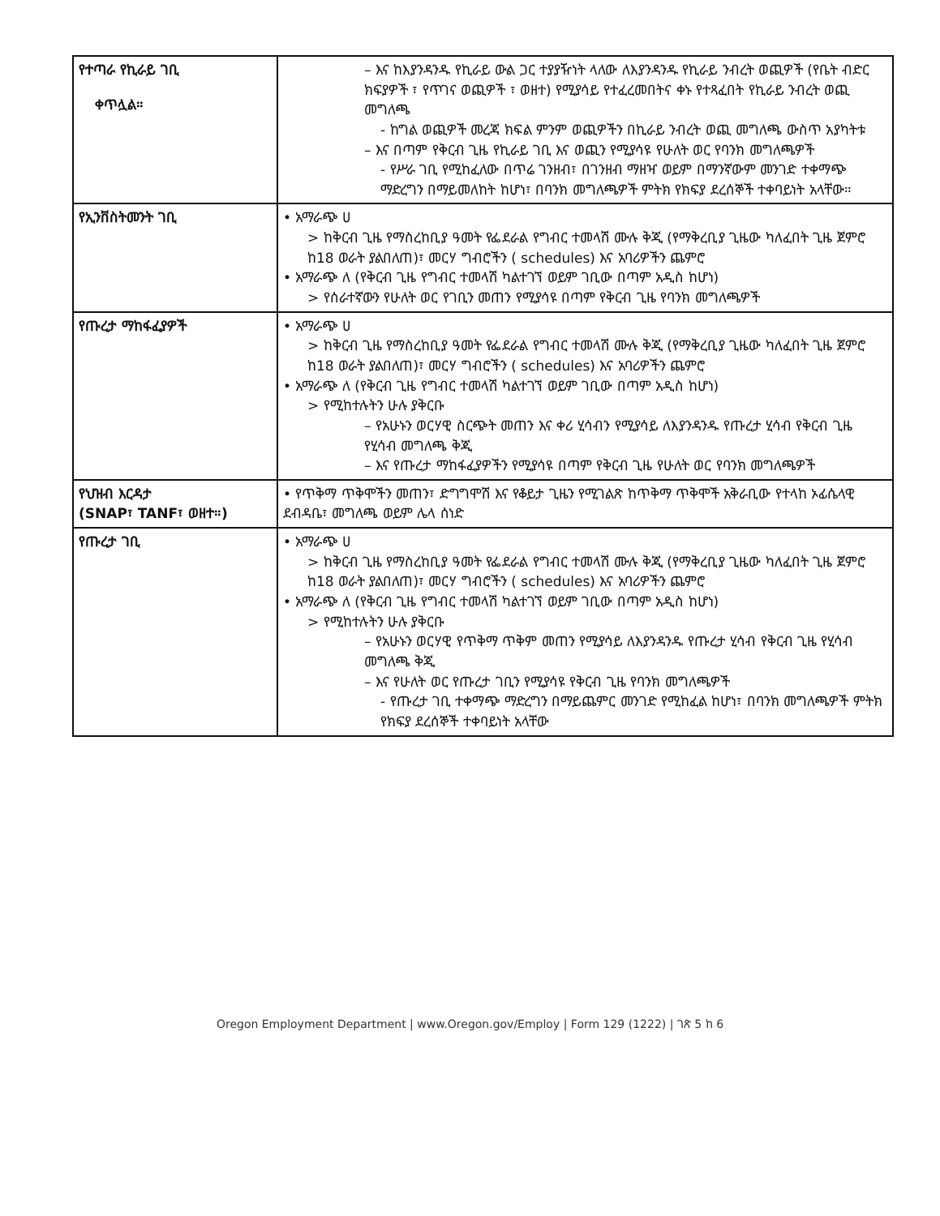| የተጣራ የኪራይ ገቢ ቀጥሏል። | – እና ከእያንዳንዱ የኪራይ ውል ጋር ተያያዥነት ላለው ለእያንዳንዱ የኪራይ ንብረት ወጪዎች (የቤት ብድር ክፍያዎች ፣ የጥገና ወጪዎች ፣ ወዘተ) የሚያሳይ የተፈረመበትና ቀኑ የተጻፈበት የኪራይ ንብረት ወጪ መግለጫ - ከግል ወጪዎች መረጃ ክፍል ምንም ወጪዎችን በኪራይ ንብረት ወጪ መግለጫ ውስጥ አያካትቱ – እና በጣም የቅርብ ጊዜ የኪራይ ገቢ እና ወጪን የሚያሳዩ የሁለት ወር የባንክ መግለጫዎች - የሥራ ገቢ የሚከፈለው በጥሬ ገንዘብ፣ በገንዘብ ማዘዣ ወይም በማንኛውም መንገድ ተቀማጭ ማድረግን በማይመለከት ከሆነ፣ በባንክ መግለጫዎች ምትክ የክፍያ ደረሰኞች ተቀባይነት አላቸው። |
| የኢንቨስትመንት ገቢ | • አማራጭ ሀ > ከቅርብ ጊዜ የማስረከቢያ ዓመት የፌደራል የግብር ተመላሽ ሙሉ ቅጂ (የማቅረቢያ ጊዜው ካለፈበት ጊዜ ጀምሮ ከ18 ወራት ያልበለጠ)፣ መርሃ ግብሮችን ( schedules) እና አባሪዎችን ጨምሮ • አማራጭ ለ (የቅርብ ጊዜ የግብር ተመላሽ ካልተገኘ ወይም ገቢው በጣም አዲስ ከሆነ) > የሰራተኛውን የሁለት ወር የገቢን መጠን የሚያሳዩ በጣም የቅርብ ጊዜ የባንክ መግለጫዎች |
| የጡረታ ማከፋፈያዎች | • አማራጭ ሀ > ከቅርብ ጊዜ የማስረከቢያ ዓመት የፌደራል የግብር ተመላሽ ሙሉ ቅጂ (የማቅረቢያ ጊዜው ካለፈበት ጊዜ ጀምሮ ከ18 ወራት ያልበለጠ)፣ መርሃ ግብሮችን ( schedules) እና አባሪዎችን ጨምሮ • አማራጭ ለ (የቅርብ ጊዜ የግብር ተመላሽ ካልተገኘ ወይም ገቢው በጣም አዲስ ከሆነ) > የሚከተሉትን ሁሉ ያቅርቡ – የአሁኑን ወርሃዊ ስርጭት መጠን እና ቀሪ ሂሳብን የሚያሳይ ለእያንዳንዱ የጡረታ ሂሳብ የቅርብ ጊዜ የሂሳብ መግለጫ ቅጂ – እና የጡረታ ማከፋፈያዎችን የሚያሳዩ በጣም የቅርብ ጊዜ የሁለት ወር የባንክ መግለጫዎች |
| የህዝብ እርዳታ (SNAP፣ TANF፣ ወዘተ።) | • የጥቅማ ጥቅሞችን መጠን፣ ድግግሞሽ እና የቆይታ ጊዜን የሚገልጽ ከጥቅማ ጥቅሞች አቅራቢው የተላከ ኦፊሴላዊ ደብዳቤ፣ መግለጫ ወይም ሌላ ሰነድ |
| የጡረታ ገቢ | • አማራጭ ሀ > ከቅርብ ጊዜ የማስረከቢያ ዓመት የፌደራል የግብር ተመላሽ ሙሉ ቅጂ (የማቅረቢያ ጊዜው ካለፈበት ጊዜ ጀምሮ ከ18 ወራት ያልበለጠ)፣ መርሃ ግብሮችን ( schedules) እና አባሪዎችን ጨምሮ • አማራጭ ለ (የቅርብ ጊዜ የግብር ተመላሽ ካልተገኘ ወይም ገቢው በጣም አዲስ ከሆነ) > የሚከተሉትን ሁሉ ያቅርቡ – የአሁኑን ወርሃዊ የጥቅማ ጥቅም መጠን የሚያሳይ ለእያንዳንዱ የጡረታ ሂሳብ የቅርብ ጊዜ የሂሳብ መግለጫ ቅጂ – እና የሁለት ወር የጡረታ ገቢን የሚያሳዩ የቅርብ ጊዜ የባንክ መግለጫዎች - የጡረታ ገቢ ተቀማጭ ማድረግን በማይጨምር መንገድ የሚከፈል ከሆነ፣ በባንክ መግለጫዎች ምትክ የክፍያ ደረሰኞች ተቀባይነት አላቸው |
Oregon Employment Department | www.Oregon.gov/Employ | Form 129 (1222) | ገጽ 5 ከ 6